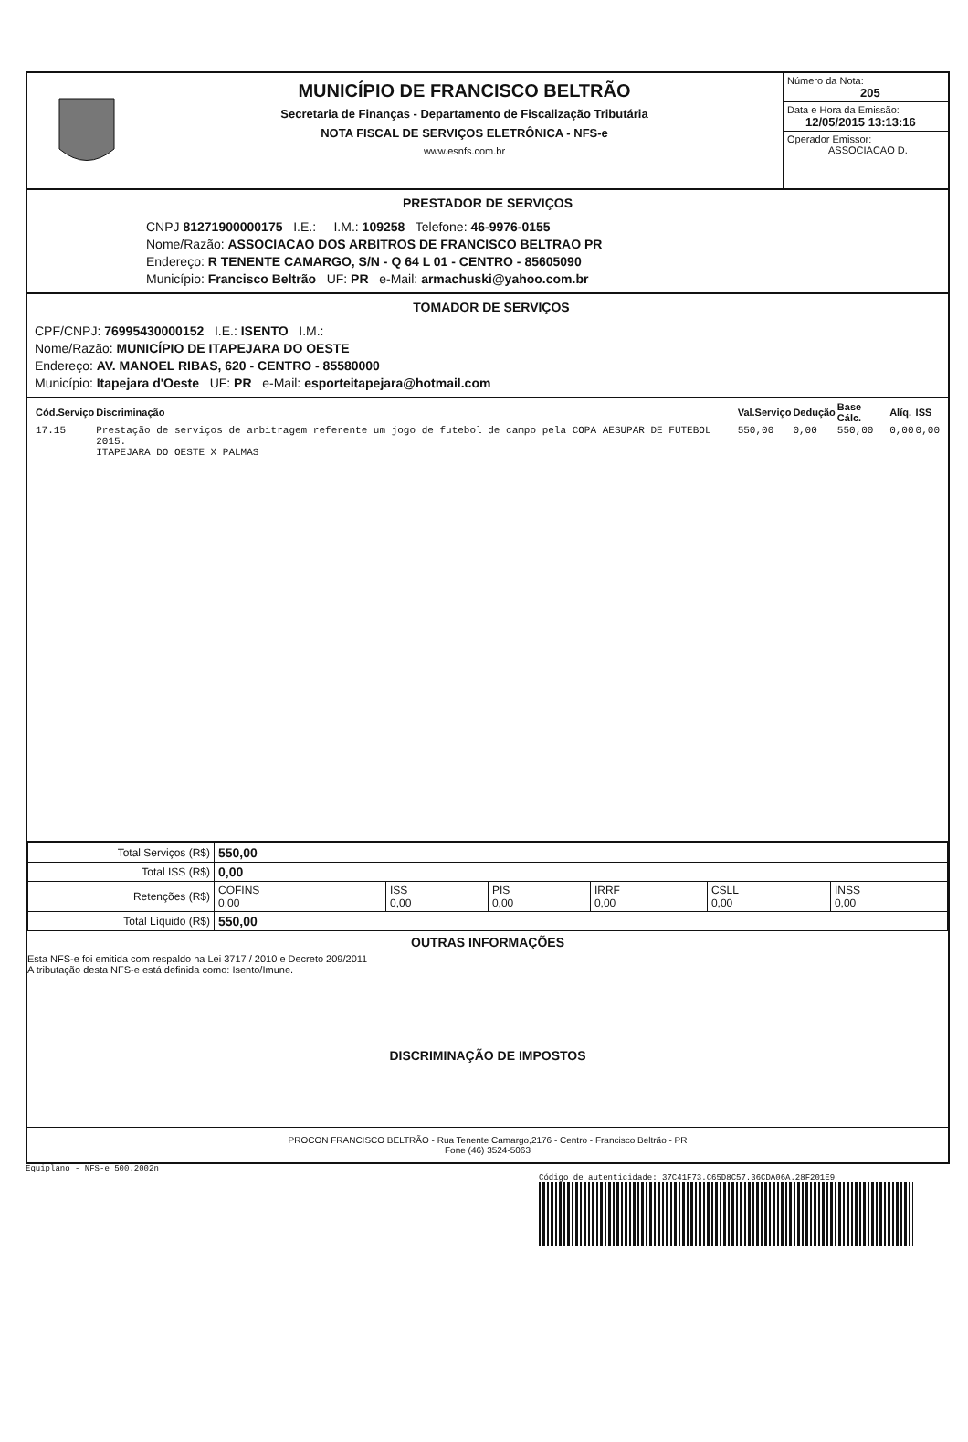MUNICÍPIO DE FRANCISCO BELTRÃO
Secretaria de Finanças - Departamento de Fiscalização Tributária
NOTA FISCAL DE SERVIÇOS ELETRÔNICA - NFS-e
www.esnfs.com.br
Número da Nota:
205
Data e Hora da Emissão:
12/05/2015 13:13:16
Operador Emissor:
ASSOCIACAO D.
PRESTADOR DE SERVIÇOS
CNPJ 81271900000175 I.E.: I.M.: 109258 Telefone: 46-9976-0155
Nome/Razão: ASSOCIACAO DOS ARBITROS DE FRANCISCO BELTRAO PR
Endereço: R TENENTE CAMARGO, S/N - Q 64 L 01 - CENTRO - 85605090
Município: Francisco Beltrão UF: PR e-Mail: armachuski@yahoo.com.br
TOMADOR DE SERVIÇOS
CPF/CNPJ: 76995430000152 I.E.: ISENTO I.M.:
Nome/Razão: MUNICÍPIO DE ITAPEJARA DO OESTE
Endereço: AV. MANOEL RIBAS, 620 - CENTRO - 85580000
Município: Itapejara d'Oeste UF: PR e-Mail: esporteitapejara@hotmail.com
| Cód.Serviço | Discriminação | Val.Serviço | Dedução | Base Cálc. | Alíq. | ISS |
| --- | --- | --- | --- | --- | --- | --- |
| 17.15 | Prestação de serviços de arbitragem referente um jogo de futebol de campo pela COPA AESUPAR DE FUTEBOL 2015. ITAPEJARA DO OESTE X PALMAS | 550,00 | 0,00 | 550,00 | 0,00 | 0,00 |
| Total Serviços (R$) | 550,00 | | | | | |
| Total ISS (R$) | 0,00 | | | | | |
| Retenções (R$) | COFINS 0,00 | ISS 0,00 | PIS 0,00 | IRRF 0,00 | CSLL 0,00 | INSS 0,00 |
| Total Líquido (R$) | 550,00 | | | | | |
OUTRAS INFORMAÇÕES
Esta NFS-e foi emitida com respaldo na Lei 3717 / 2010 e Decreto 209/2011
A tributação desta NFS-e está definida como: Isento/Imune.
DISCRIMINAÇÃO DE IMPOSTOS
PROCON FRANCISCO BELTRÃO - Rua Tenente Camargo,2176 - Centro - Francisco Beltrão - PR
Fone (46) 3524-5063
Equiplano - NFS-e 500.2002n
Código de autenticidade: 37C41F73.C65D8C57.36CDA06A.28F201E9